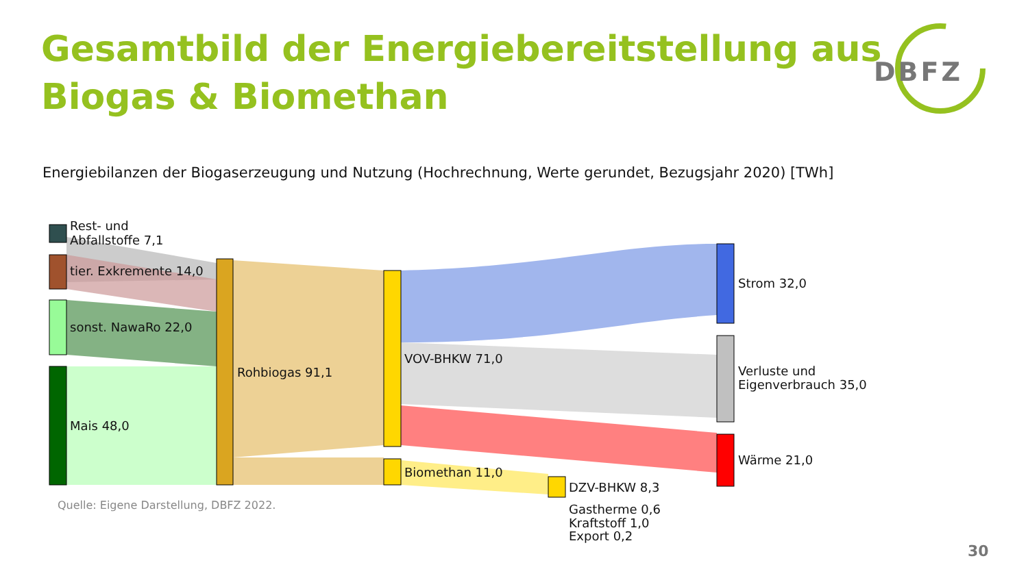Gesamtbild der Energiebereitstellung aus
Biogas & Biomethan
DBFZ
Rest- und Abfallstoffe 7,1 tier. Exkremente 14,0 sonst. NawaRo 22,0 Mais 48,0 Rohbiogas 91,1 VOV-BHKW 71,0 Biomethan 11,0 DZV-BHKW 8,3 Gastherme 0,6 Kraftstoff 1,0 Export 0,2 Strom 32,0 Verluste und Eigenverbrauch 35,0 Wärme 21,0
Energiebilanzen der Biogaserzeugung und Nutzung (Hochrechnung, Werte gerundet, Bezugsjahr 2020) [TWh]
Quelle: Eigene Darstellung, DBFZ 2022.
30